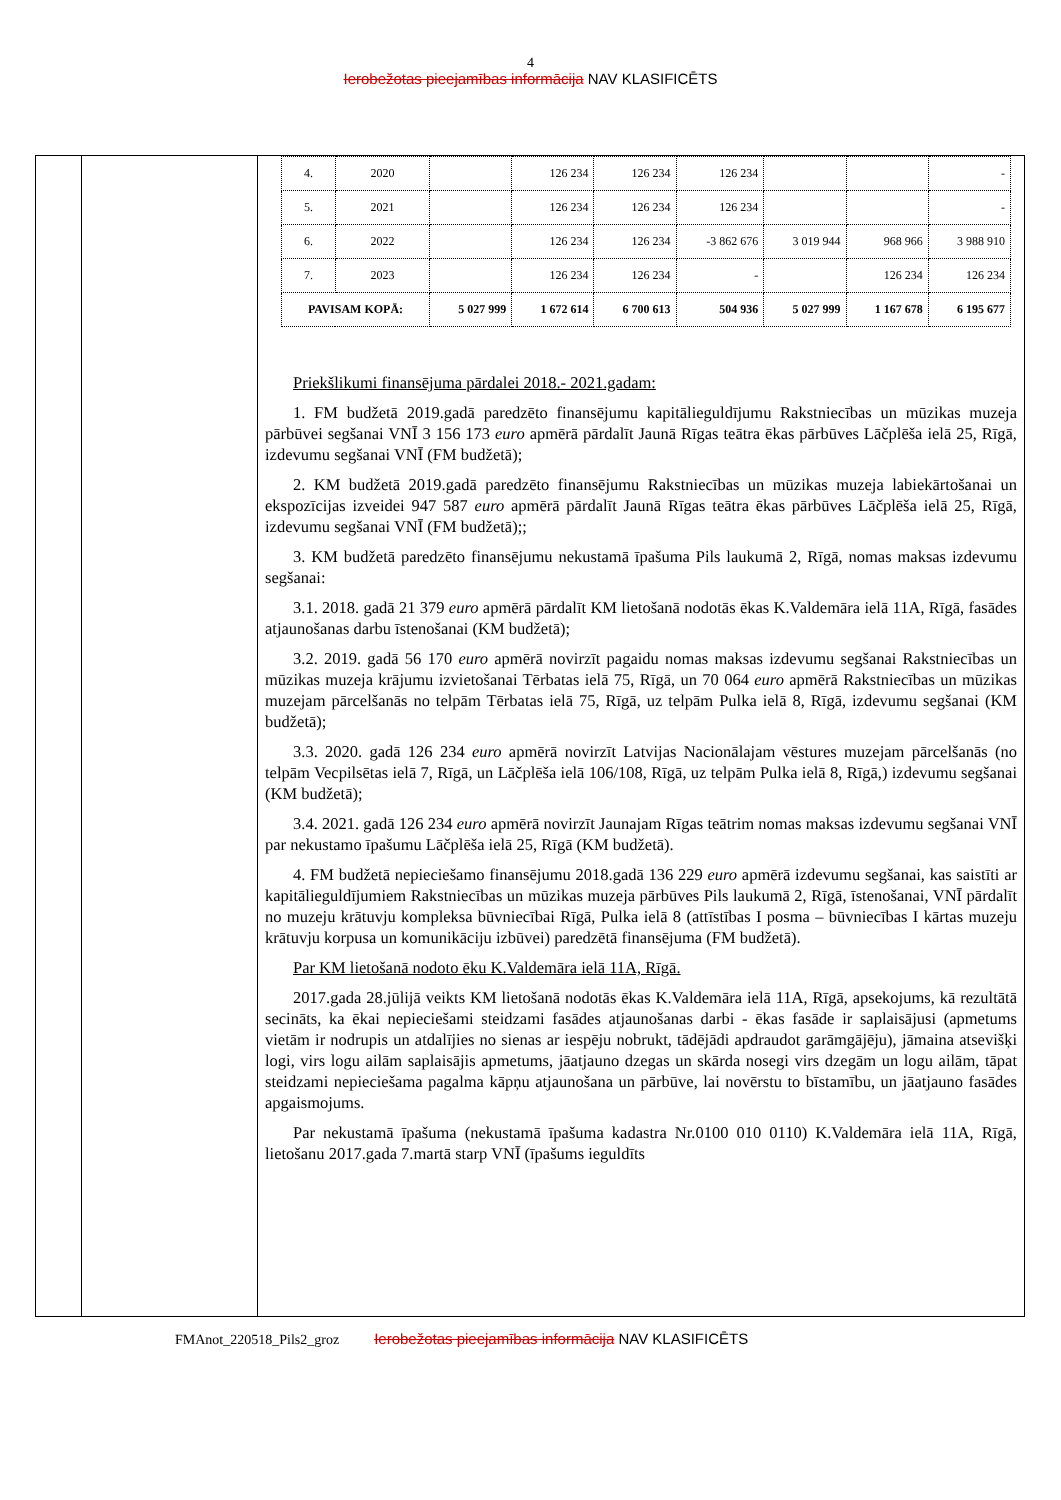4
Ierobežotas pieejamības informācija NAV KLASIFICĒTS
| 4. | 2020 | | 126 234 | 126 234 | 126 234 | | | - |
| 5. | 2021 | | 126 234 | 126 234 | 126 234 | | | - |
| 6. | 2022 | | 126 234 | 126 234 | -3 862 676 | 3 019 944 | 968 966 | 3 988 910 |
| 7. | 2023 | | 126 234 | 126 234 | - | | 126 234 | 126 234 |
| PAVISAM KOPĀ: | | 5 027 999 | 1 672 614 | 6 700 613 | 504 936 | 5 027 999 | 1 167 678 | 6 195 677 |
Priekšlikumi finansējuma pārdalei 2018.- 2021.gadam:
1. FM budžetā 2019.gadā paredzēto finansējumu kapitālieguldījumu Rakstniecības un mūzikas muzeja pārbūvei segšanai VNĪ 3 156 173 euro apmērā pārdalīt Jaunā Rīgas teātra ēkas pārbūves Lāčplēša ielā 25, Rīgā, izdevumu segšanai VNĪ (FM budžetā);
2. KM budžetā 2019.gadā paredzēto finansējumu Rakstniecības un mūzikas muzeja labiekārtošanai un ekspozīcijas izveidei 947 587 euro apmērā pārdalīt Jaunā Rīgas teātra ēkas pārbūves Lāčplēša ielā 25, Rīgā, izdevumu segšanai VNĪ (FM budžetā);;
3. KM budžetā paredzēto finansējumu nekustamā īpašuma Pils laukumā 2, Rīgā, nomas maksas izdevumu segšanai:
3.1. 2018. gadā 21 379 euro apmērā pārdalīt KM lietošanā nodotās ēkas K.Valdemāra ielā 11A, Rīgā, fasādes atjaunošanas darbu īstenošanai (KM budžetā);
3.2. 2019. gadā 56 170 euro apmērā novirzīt pagaidu nomas maksas izdevumu segšanai Rakstniecības un mūzikas muzeja krājumu izvietošanai Tērbatas ielā 75, Rīgā, un 70 064 euro apmērā Rakstniecības un mūzikas muzejam pārcelšanās no telpām Tērbatas ielā 75, Rīgā, uz telpām Pulka ielā 8, Rīgā, izdevumu segšanai (KM budžetā);
3.3. 2020. gadā 126 234 euro apmērā novirzīt Latvijas Nacionālajam vēstures muzejam pārcelšanās (no telpām Vecpilsētas ielā 7, Rīgā, un Lāčplēša ielā 106/108, Rīgā, uz telpām Pulka ielā 8, Rīgā,) izdevumu segšanai (KM budžetā);
3.4. 2021. gadā 126 234 euro apmērā novirzīt Jaunajam Rīgas teātrim nomas maksas izdevumu segšanai VNĪ par nekustamo īpašumu Lāčplēša ielā 25, Rīgā (KM budžetā).
4. FM budžetā nepieciešamo finansējumu 2018.gadā 136 229 euro apmērā izdevumu segšanai, kas saistīti ar kapitālieguldījumiem Rakstniecības un mūzikas muzeja pārbūves Pils laukumā 2, Rīgā, īstenošanai, VNĪ pārdalīt no muzeju krātuvju kompleksa būvniecībai Rīgā, Pulka ielā 8 (attīstības I posma – būvniecības I kārtas muzeju krātuvju korpusa un komunikāciju izbūvei) paredzētā finansējuma (FM budžetā).
Par KM lietošanā nodoto ēku K.Valdemāra ielā 11A, Rīgā.
2017.gada 28.jūlijā veikts KM lietošanā nodotās ēkas K.Valdemāra ielā 11A, Rīgā, apsekojums, kā rezultātā secināts, ka ēkai nepieciešami steidzami fasādes atjaunošanas darbi - ēkas fasāde ir saplaisājusi (apmetums vietām ir nodrupis un atdalījies no sienas ar iespēju nobrukt, tādējādi apdraudot garāmgājēju), jāmaina atsevišķi logi, virs logu ailām saplaisājis apmetums, jāatjauno dzegas un skārda nosegi virs dzegām un logu ailām, tāpat steidzami nepieciešama pagalma kāpņu atjaunošana un pārbūve, lai novērstu to bīstamību, un jāatjauno fasādes apgaismojums.
Par nekustamā īpašuma (nekustamā īpašuma kadastra Nr.0100 010 0110) K.Valdemāra ielā 11A, Rīgā, lietošanu 2017.gada 7.martā starp VNĪ (īpašums ieguldīts
FMAnot_220518_Pils2_groz Ierobežotas pieejamības informācija NAV KLASIFICĒTS